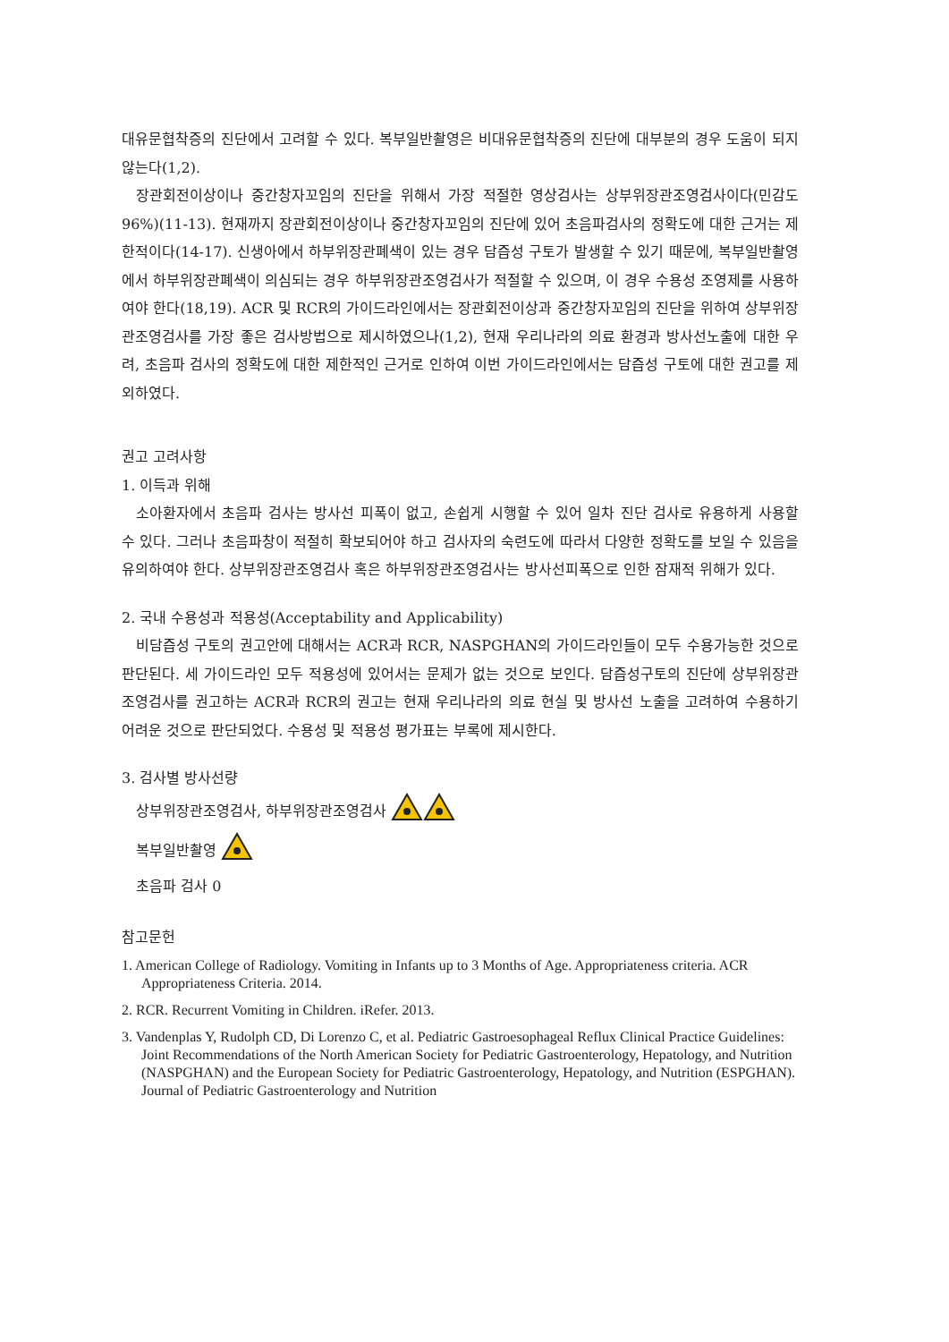대유문협착증의 진단에서 고려할 수 있다. 복부일반촬영은 비대유문협착증의 진단에 대부분의 경우 도움이 되지 않는다(1,2).
장관회전이상이나 중간창자꼬임의 진단을 위해서 가장 적절한 영상검사는 상부위장관조영검사이다(민감도 96%)(11-13). 현재까지 장관회전이상이나 중간창자꼬임의 진단에 있어 초음파검사의 정확도에 대한 근거는 제한적이다(14-17). 신생아에서 하부위장관폐색이 있는 경우 담즙성 구토가 발생할 수 있기 때문에, 복부일반촬영에서 하부위장관폐색이 의심되는 경우 하부위장관조영검사가 적절할 수 있으며, 이 경우 수용성 조영제를 사용하여야 한다(18,19). ACR 및 RCR의 가이드라인에서는 장관회전이상과 중간창자꼬임의 진단을 위하여 상부위장관조영검사를 가장 좋은 검사방법으로 제시하였으나(1,2), 현재 우리나라의 의료 환경과 방사선노출에 대한 우려, 초음파 검사의 정확도에 대한 제한적인 근거로 인하여 이번 가이드라인에서는 담즙성 구토에 대한 권고를 제외하였다.
권고 고려사항
1. 이득과 위해
소아환자에서 초음파 검사는 방사선 피폭이 없고, 손쉽게 시행할 수 있어 일차 진단 검사로 유용하게 사용할 수 있다. 그러나 초음파창이 적절히 확보되어야 하고 검사자의 숙련도에 따라서 다양한 정확도를 보일 수 있음을 유의하여야 한다. 상부위장관조영검사 혹은 하부위장관조영검사는 방사선피폭으로 인한 잠재적 위해가 있다.
2. 국내 수용성과 적용성(Acceptability and Applicability)
비담즙성 구토의 권고안에 대해서는 ACR과 RCR, NASPGHAN의 가이드라인들이 모두 수용가능한 것으로 판단된다. 세 가이드라인 모두 적용성에 있어서는 문제가 없는 것으로 보인다. 담즙성구토의 진단에 상부위장관조영검사를 권고하는 ACR과 RCR의 권고는 현재 우리나라의 의료 현실 및 방사선 노출을 고려하여 수용하기 어려운 것으로 판단되었다. 수용성 및 적용성 평가표는 부록에 제시한다.
3. 검사별 방사선량
상부위장관조영검사, 하부위장관조영검사
복부일반촬영
초음파 검사 0
참고문헌
1. American College of Radiology. Vomiting in Infants up to 3 Months of Age. Appropriateness criteria. ACR Appropriateness Criteria. 2014.
2. RCR. Recurrent Vomiting in Children. iRefer. 2013.
3. Vandenplas Y, Rudolph CD, Di Lorenzo C, et al. Pediatric Gastroesophageal Reflux Clinical Practice Guidelines: Joint Recommendations of the North American Society for Pediatric Gastroenterology, Hepatology, and Nutrition (NASPGHAN) and the European Society for Pediatric Gastroenterology, Hepatology, and Nutrition (ESPGHAN). Journal of Pediatric Gastroenterology and Nutrition